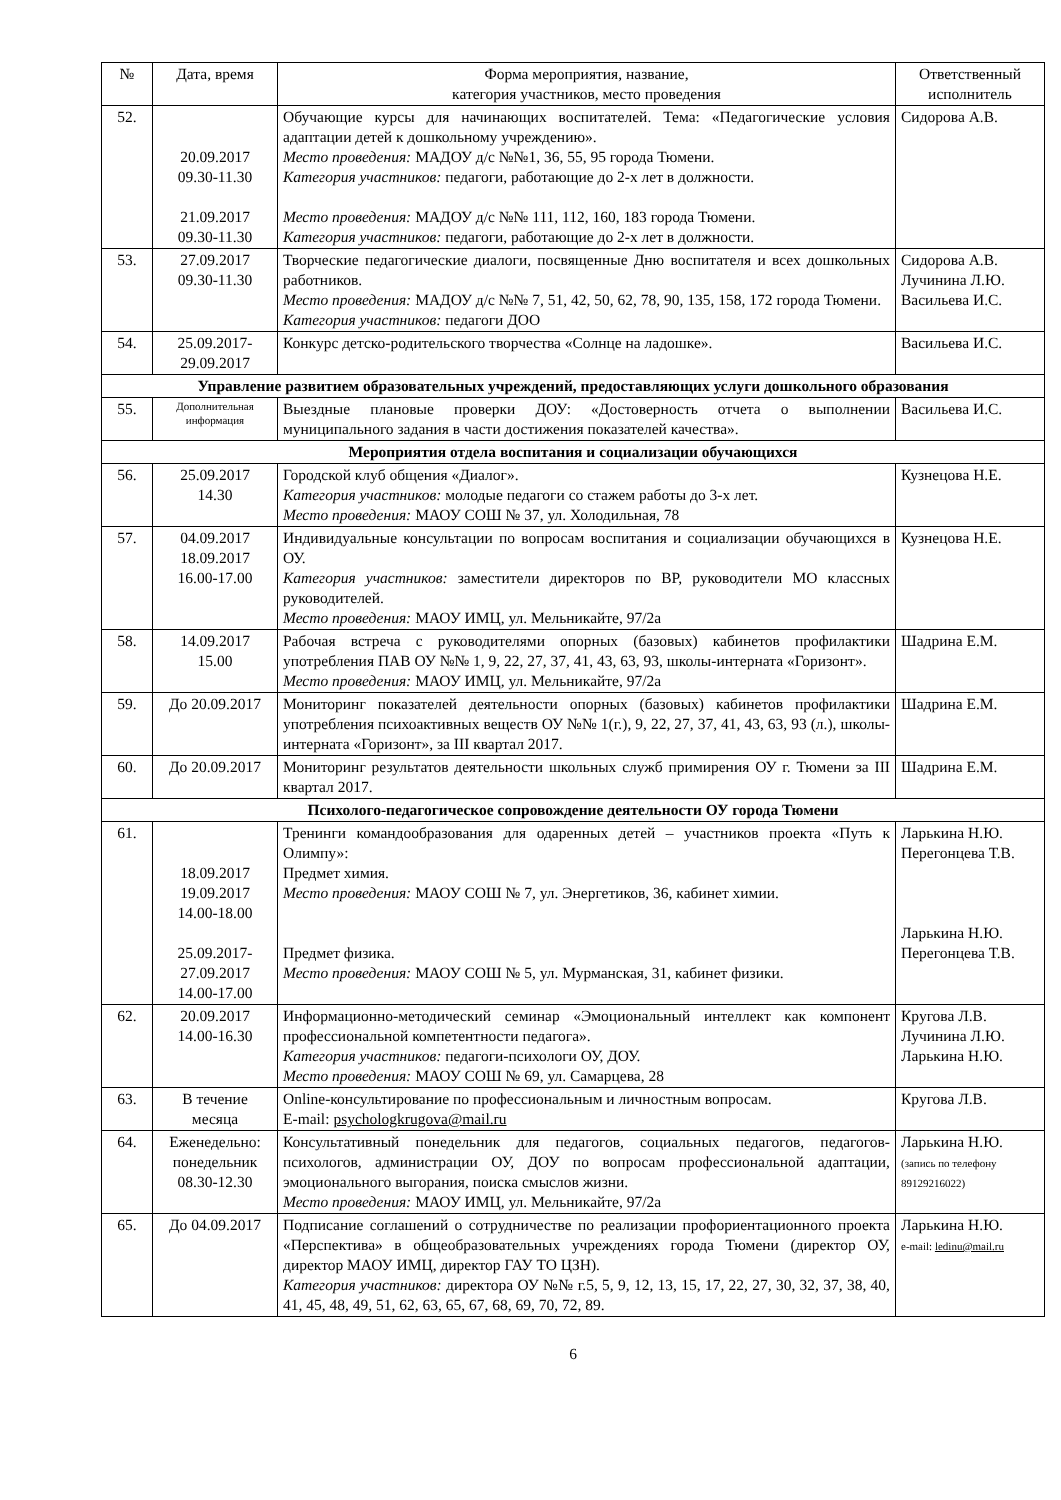| № | Дата, время | Форма мероприятия, название, категория участников, место проведения | Ответственный исполнитель |
| --- | --- | --- | --- |
| 52. | 20.09.2017 09.30-11.30 21.09.2017 09.30-11.30 | Обучающие курсы для начинающих воспитателей. Тема: «Педагогические условия адаптации детей к дошкольному учреждению». Место проведения: МАДОУ д/с №№1, 36, 55, 95 города Тюмени. Категория участников: педагоги, работающие до 2-х лет в должности. Место проведения: МАДОУ д/с №№ 111, 112, 160, 183 города Тюмени. Категория участников: педагоги, работающие до 2-х лет в должности. | Сидорова А.В. |
| 53. | 27.09.2017 09.30-11.30 | Творческие педагогические диалоги, посвященные Дню воспитателя и всех дошкольных работников. Место проведения: МАДОУ д/с №№ 7, 51, 42, 50, 62, 78, 90, 135, 158, 172 города Тюмени. Категория участников: педагоги ДОО | Сидорова А.В. Лучинина Л.Ю. Васильева И.С. |
| 54. | 25.09.2017- 29.09.2017 | Конкурс детско-родительского творчества «Солнце на ладошке». | Васильева И.С. |
| Управление развитием образовательных учреждений, предоставляющих услуги дошкольного образования | | | |
| 55. | Дополнительная информация | Выездные плановые проверки ДОУ: «Достоверность отчета о выполнении муниципального задания в части достижения показателей качества». | Васильева И.С. |
| Мероприятия отдела воспитания и социализации обучающихся | | | |
| 56. | 25.09.2017 14.30 | Городской клуб общения «Диалог». Категория участников: молодые педагоги со стажем работы до 3-х лет. Место проведения: МАОУ СОШ № 37, ул. Холодильная, 78 | Кузнецова Н.Е. |
| 57. | 04.09.2017 18.09.2017 16.00-17.00 | Индивидуальные консультации по вопросам воспитания и социализации обучающихся в ОУ. Категория участников: заместители директоров по ВР, руководители МО классных руководителей. Место проведения: МАОУ ИМЦ, ул. Мельникайте, 97/2а | Кузнецова Н.Е. |
| 58. | 14.09.2017 15.00 | Рабочая встреча с руководителями опорных (базовых) кабинетов профилактики употребления ПАВ ОУ №№ 1, 9, 22, 27, 37, 41, 43, 63, 93, школы-интерната «Горизонт». Место проведения: МАОУ ИМЦ, ул. Мельникайте, 97/2а | Шадрина Е.М. |
| 59. | До 20.09.2017 | Мониторинг показателей деятельности опорных (базовых) кабинетов профилактики употребления психоактивных веществ ОУ №№ 1(г.), 9, 22, 27, 37, 41, 43, 63, 93 (л.), школы-интерната «Горизонт», за III квартал 2017. | Шадрина Е.М. |
| 60. | До 20.09.2017 | Мониторинг результатов деятельности школьных служб примирения ОУ г. Тюмени за III квартал 2017. | Шадрина Е.М. |
| Психолого-педагогическое сопровождение деятельности ОУ города Тюмени | | | |
| 61. | 18.09.2017 19.09.2017 14.00-18.00 25.09.2017- 27.09.2017 14.00-17.00 | Тренинги командообразования для одаренных детей – участников проекта «Путь к Олимпу»: Предмет химия. Место проведения: МАОУ СОШ № 7, ул. Энергетиков, 36, кабинет химии. Предмет физика. Место проведения: МАОУ СОШ № 5, ул. Мурманская, 31, кабинет физики. | Ларькина Н.Ю. Перегонцева Т.В. Ларькина Н.Ю. Перегонцева Т.В. |
| 62. | 20.09.2017 14.00-16.30 | Информационно-методический семинар «Эмоциональный интеллект как компонент профессиональной компетентности педагога». Категория участников: педагоги-психологи ОУ, ДОУ. Место проведения: МАОУ СОШ № 69, ул. Самарцева, 28 | Кругова Л.В. Лучинина Л.Ю. Ларькина Н.Ю. |
| 63. | В течение месяца | Online-консультирование по профессиональным и личностным вопросам. E-mail: psychologkrugova@mail.ru | Кругова Л.В. |
| 64. | Еженедельно: понедельник 08.30-12.30 | Консультативный понедельник для педагогов, социальных педагогов, педагогов-психологов, администрации ОУ, ДОУ по вопросам профессиональной адаптации, эмоционального выгорания, поиска смыслов жизни. Место проведения: МАОУ ИМЦ, ул. Мельникайте, 97/2а | Ларькина Н.Ю. (запись по телефону 89129216022) |
| 65. | До 04.09.2017 | Подписание соглашений о сотрудничестве по реализации профориентационного проекта «Перспектива» в общеобразовательных учреждениях города Тюмени (директор ОУ, директор МАОУ ИМЦ, директор ГАУ ТО ЦЗН). Категория участников: директора ОУ №№ г.5, 5, 9, 12, 13, 15, 17, 22, 27, 30, 32, 37, 38, 40, 41, 45, 48, 49, 51, 62, 63, 65, 67, 68, 69, 70, 72, 89. | Ларькина Н.Ю. e-mail: ledinu@mail.ru |
6